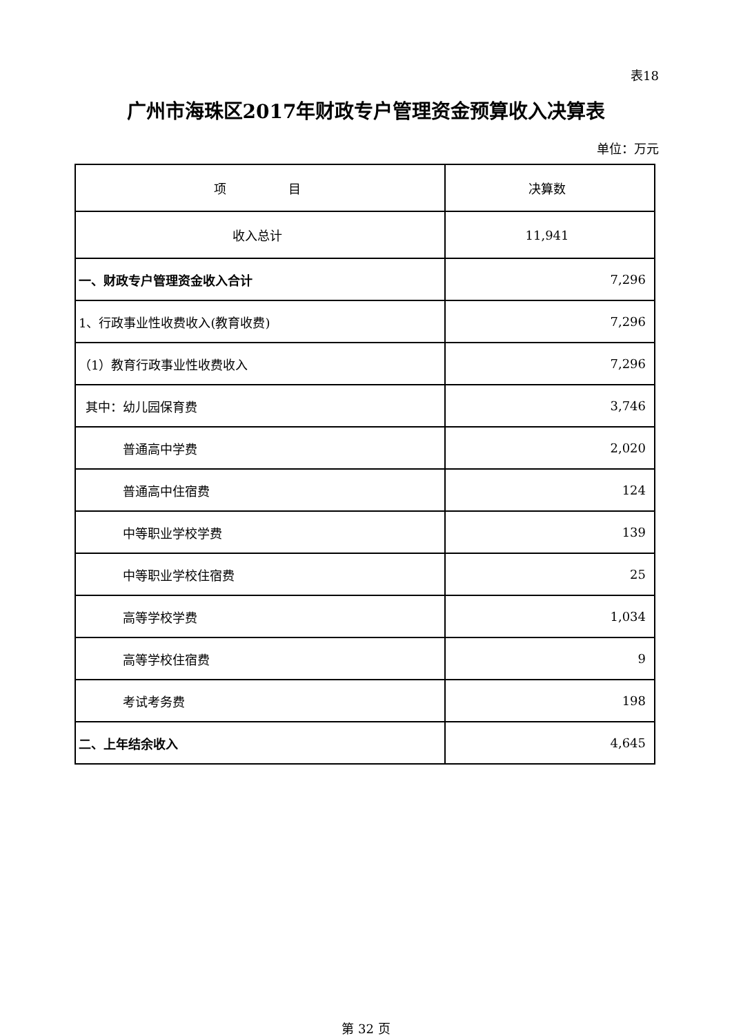表18
广州市海珠区2017年财政专户管理资金预算收入决算表
单位：万元
| 项 目 | 决算数 |
| --- | --- |
| 收入总计 | 11,941 |
| 一、财政专户管理资金收入合计 | 7,296 |
| 1、行政事业性收费收入(教育收费) | 7,296 |
| （1）教育行政事业性收费收入 | 7,296 |
| 其中：幼儿园保育费 | 3,746 |
| 普通高中学费 | 2,020 |
| 普通高中住宿费 | 124 |
| 中等职业学校学费 | 139 |
| 中等职业学校住宿费 | 25 |
| 高等学校学费 | 1,034 |
| 高等学校住宿费 | 9 |
| 考试考务费 | 198 |
| 二、上年结余收入 | 4,645 |
第 32 页